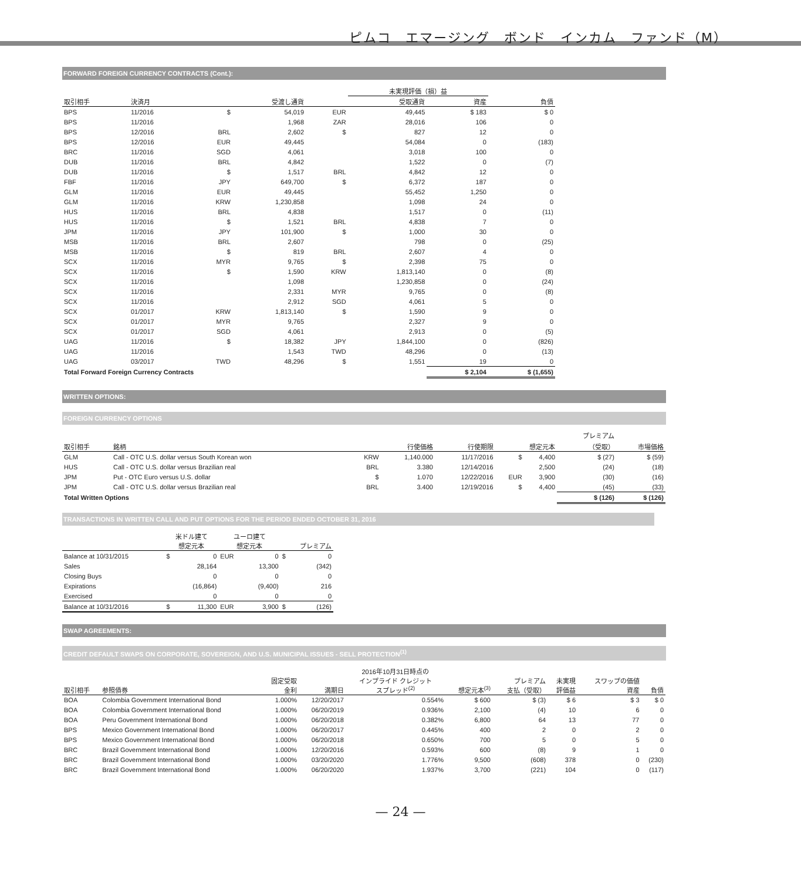ピムコ　エマージング　ボンド　インカム　ファンド（M）
FORWARD FOREIGN CURRENCY CONTRACTS (Cont.):
| | | | | | 未実現評価（損）益 | | |
| --- | --- | --- | --- | --- | --- | --- | --- |
| 取引相手 | 決済月 | 受渡し通貨 | | 受取通貨 | | 資産 | 負債 |
| BPS | 11/2016 | $ | 54,019 | EUR | 49,445 | $ 183 | $ 0 |
| BPS | 11/2016 | | 1,968 | ZAR | 28,016 | 106 | 0 |
| BPS | 12/2016 | BRL | 2,602 | $ | 827 | 12 | 0 |
| BPS | 12/2016 | EUR | 49,445 | | 54,084 | 0 | (183) |
| BRC | 11/2016 | SGD | 4,061 | | 3,018 | 100 | 0 |
| DUB | 11/2016 | BRL | 4,842 | | 1,522 | 0 | (7) |
| DUB | 11/2016 | $ | 1,517 | BRL | 4,842 | 12 | 0 |
| FBF | 11/2016 | JPY | 649,700 | $ | 6,372 | 187 | 0 |
| GLM | 11/2016 | EUR | 49,445 | | 55,452 | 1,250 | 0 |
| GLM | 11/2016 | KRW | 1,230,858 | | 1,098 | 24 | 0 |
| HUS | 11/2016 | BRL | 4,838 | | 1,517 | 0 | (11) |
| HUS | 11/2016 | $ | 1,521 | BRL | 4,838 | 7 | 0 |
| JPM | 11/2016 | JPY | 101,900 | $ | 1,000 | 30 | 0 |
| MSB | 11/2016 | BRL | 2,607 | | 798 | 0 | (25) |
| MSB | 11/2016 | $ | 819 | BRL | 2,607 | 4 | 0 |
| SCX | 11/2016 | MYR | 9,765 | $ | 2,398 | 75 | 0 |
| SCX | 11/2016 | $ | 1,590 | KRW | 1,813,140 | 0 | (8) |
| SCX | 11/2016 | | 1,098 | | 1,230,858 | 0 | (24) |
| SCX | 11/2016 | | 2,331 | MYR | 9,765 | 0 | (8) |
| SCX | 11/2016 | | 2,912 | SGD | 4,061 | 5 | 0 |
| SCX | 01/2017 | KRW | 1,813,140 | $ | 1,590 | 9 | 0 |
| SCX | 01/2017 | MYR | 9,765 | | 2,327 | 9 | 0 |
| SCX | 01/2017 | SGD | 4,061 | | 2,913 | 0 | (5) |
| UAG | 11/2016 | $ | 18,382 | JPY | 1,844,100 | 0 | (826) |
| UAG | 11/2016 | | 1,543 | TWD | 48,296 | 0 | (13) |
| UAG | 03/2017 | TWD | 48,296 | $ | 1,551 | 19 | 0 |
| Total Forward Foreign Currency Contracts | | | | | | $ 2,104 | $ (1,655) |
WRITTEN OPTIONS:
FOREIGN CURRENCY OPTIONS
| 取引相手 | 銘柄 | 行使価格 | | 行使期限 | 想定元本 | | プレミアム （受取） | 市場価格 |
| --- | --- | --- | --- | --- | --- | --- | --- | --- |
| GLM | Call - OTC U.S. dollar versus South Korean won | KRW | 1,140.000 | 11/17/2016 | $ | 4,400 | $ (27) | $ (59) |
| HUS | Call - OTC U.S. dollar versus Brazilian real | BRL | 3.380 | 12/14/2016 | | 2,500 | (24) | (18) |
| JPM | Put - OTC Euro versus U.S. dollar | $ | 1.070 | 12/22/2016 | EUR | 3,900 | (30) | (16) |
| JPM | Call - OTC U.S. dollar versus Brazilian real | BRL | 3.400 | 12/19/2016 | $ | 4,400 | (45) | (33) |
| Total Written Options | | | | | | | $ (126) | $ (126) |
TRANSACTIONS IN WRITTEN CALL AND PUT OPTIONS FOR THE PERIOD ENDED OCTOBER 31, 2016
| | 米ドル建て 想定元本 | | ユーロ建て 想定元本 | | プレミアム | |
| --- | --- | --- | --- | --- | --- | --- |
| Balance at 10/31/2015 | $ | 0 | EUR | 0 | $ | 0 |
| Sales | | 28,164 | | 13,300 | | (342) |
| Closing Buys | | 0 | | 0 | | 0 |
| Expirations | | (16,864) | | (9,400) | | 216 |
| Exercised | | 0 | | 0 | | 0 |
| Balance at 10/31/2016 | $ | 11,300 | EUR | 3,900 | $ | (126) |
SWAP AGREEMENTS:
CREDIT DEFAULT SWAPS ON CORPORATE, SOVEREIGN, AND U.S. MUNICIPAL ISSUES - SELL PROTECTION<sup>(1)</sup>
| 取引相手 | 参照債券 | 固定受取 金利 | 満期日 | 2016年10月31日時点の インプライド クレジット スプレッド<sup>(2)</sup> | 想定元本<sup>(3)</sup> | プレミアム 支払（受取） | 未実現 評価益 | スワップの価値 資産 | 負債 |
| --- | --- | --- | --- | --- | --- | --- | --- | --- | --- |
| BOA | Colombia Government International Bond | 1.000% | 12/20/2017 | 0.554% | $ 600 | $ (3) | $ 6 | $ 3 | $ 0 |
| BOA | Colombia Government International Bond | 1.000% | 06/20/2019 | 0.936% | 2,100 | (4) | 10 | 6 | 0 |
| BOA | Peru Government International Bond | 1.000% | 06/20/2018 | 0.382% | 6,800 | 64 | 13 | 77 | 0 |
| BPS | Mexico Government International Bond | 1.000% | 06/20/2017 | 0.445% | 400 | 2 | 0 | 2 | 0 |
| BPS | Mexico Government International Bond | 1.000% | 06/20/2018 | 0.650% | 700 | 5 | 0 | 5 | 0 |
| BRC | Brazil Government International Bond | 1.000% | 12/20/2016 | 0.593% | 600 | (8) | 9 | 1 | 0 |
| BRC | Brazil Government International Bond | 1.000% | 03/20/2020 | 1.776% | 9,500 | (608) | 378 | 0 | (230) |
| BRC | Brazil Government International Bond | 1.000% | 06/20/2020 | 1.937% | 3,700 | (221) | 104 | 0 | (117) |
— 24 —